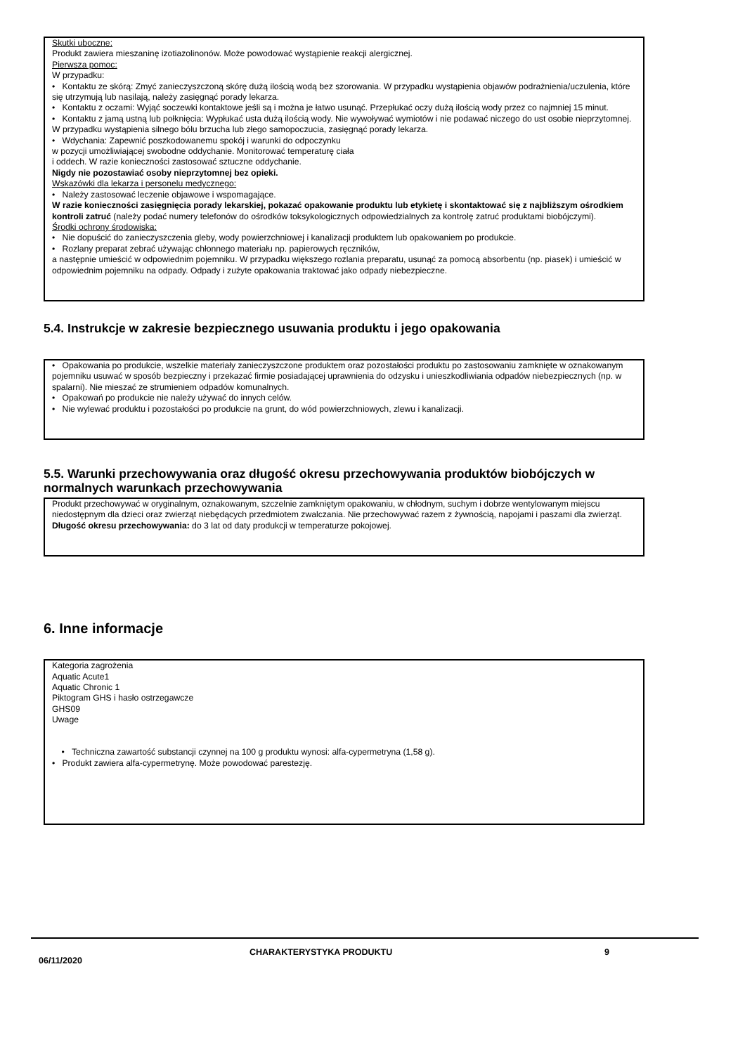Skutki uboczne:
Produkt zawiera mieszaninę izotiazolinonów. Może powodować wystąpienie reakcji alergicznej.
Pierwsza pomoc:
W przypadku:
• Kontaktu ze skórą: Zmyć zanieczyszczoną skórę dużą ilością wodą bez szorowania. W przypadku wystąpienia objawów podrażnienia/uczulenia, które się utrzymują lub nasilają, należy zasięgnąć porady lekarza.
• Kontaktu z oczami: Wyjąć soczewki kontaktowe jeśli są i można je łatwo usunąć. Przepłukać oczy dużą ilością wody przez co najmniej 15 minut.
• Kontaktu z jamą ustną lub połknięcia: Wypłukać usta dużą ilością wody. Nie wywoływać wymiotów i nie podawać niczego do ust osobie nieprzytomnej.
W przypadku wystąpienia silnego bólu brzucha lub złego samopoczucia, zasięgnąć porady lekarza.
• Wdychania: Zapewnić poszkodowanemu spokój i warunki do odpoczynku
w pozycji umożliwiającej swobodne oddychanie. Monitorować temperaturę ciała
i oddech. W razie konieczności zastosować sztuczne oddychanie.
Nigdy nie pozostawiać osoby nieprzytomnej bez opieki.
Wskazówki dla lekarza i personelu medycznego:
• Należy zastosować leczenie objawowe i wspomagające.
W razie konieczności zasięgnięcia porady lekarskiej, pokazać opakowanie produktu lub etykietę i skontaktować się z najbliższym ośrodkiem kontroli zatruć (należy podać numery telefonów do ośrodków toksykologicznych odpowiedzialnych za kontrolę zatruć produktami biobójczymi).
Środki ochrony środowiska:
• Nie dopuścić do zanieczyszczenia gleby, wody powierzchniowej i kanalizacji produktem lub opakowaniem po produkcie.
• Rozlany preparat zebrać używając chłonnego materiału np. papierowych ręczników,
a następnie umieścić w odpowiednim pojemniku. W przypadku większego rozlania preparatu, usunąć za pomocą absorbentu (np. piasek) i umieścić w odpowiednim pojemniku na odpady. Odpady i zużyte opakowania traktować jako odpady niebezpieczne.
5.4. Instrukcje w zakresie bezpiecznego usuwania produktu i jego opakowania
• Opakowania po produkcie, wszelkie materiały zanieczyszczone produktem oraz pozostałości produktu po zastosowaniu zamknięte w oznakowanym pojemniku usuwać w sposób bezpieczny i przekazać firmie posiadającej uprawnienia do odzysku i unieszkodliwiania odpadów niebezpiecznych (np. w spalarni). Nie mieszać ze strumieniem odpadów komunalnych.
• Opakowań po produkcie nie należy używać do innych celów.
• Nie wylewać produktu i pozostałości po produkcie na grunt, do wód powierzchniowych, zlewu i kanalizacji.
5.5. Warunki przechowywania oraz długość okresu przechowywania produktów biobójczych w normalnych warunkach przechowywania
Produkt przechowywać w oryginalnym, oznakowanym, szczelnie zamkniętym opakowaniu, w chłodnym, suchym i dobrze wentylowanym miejscu niedostępnym dla dzieci oraz zwierząt niebędących przedmiotem zwalczania. Nie przechowywać razem z żywnością, napojami i paszami dla zwierząt.
Długość okresu przechowywania: do 3 lat od daty produkcji w temperaturze pokojowej.
6. Inne informacje
Kategoria zagrożenia
Aquatic Acute1
Aquatic Chronic 1
Piktogram GHS i hasło ostrzegawcze
GHS09
Uwage
• Techniczna zawartość substancji czynnej na 100 g produktu wynosi: alfa-cypermetryna (1,58 g).
• Produkt zawiera alfa-cypermetrynę. Może powodować parestezję.
06/11/2020
CHARAKTERYSTYKA PRODUKTU 9